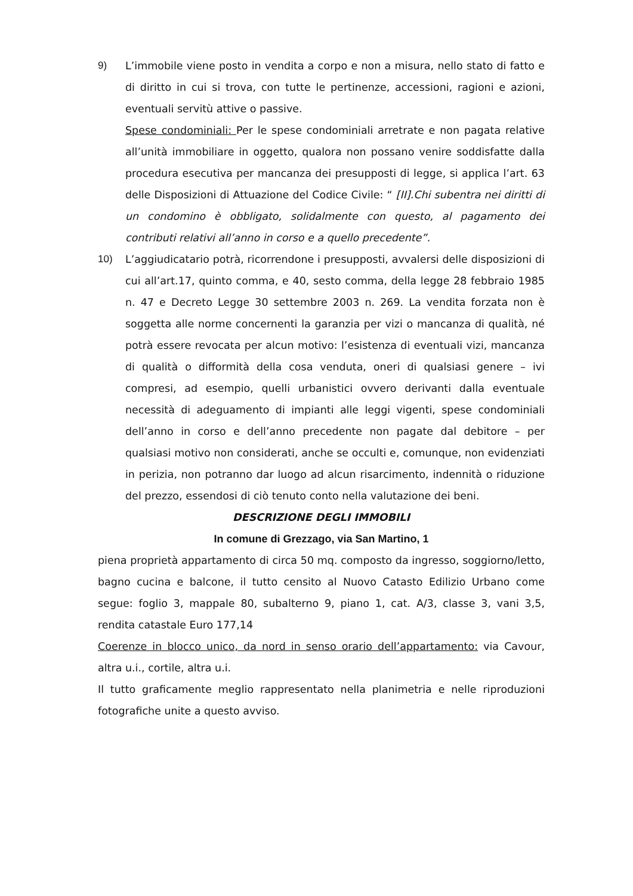9) L’immobile viene posto in vendita a corpo e non a misura, nello stato di fatto e di diritto in cui si trova, con tutte le pertinenze, accessioni, ragioni e azioni, eventuali servitù attive o passive.
Spese condominiali: Per le spese condominiali arretrate e non pagata relative all’unità immobiliare in oggetto, qualora non possano venire soddisfatte dalla procedura esecutiva per mancanza dei presupposti di legge, si applica l’art. 63 delle Disposizioni di Attuazione del Codice Civile: “ [II].Chi subentra nei diritti di un condomino è obbligato, solidalmente con questo, al pagamento dei contributi relativi all’anno in corso e a quello precedente”.
10) L’aggiudicatario potrà, ricorrendone i presupposti, avvalersi delle disposizioni di cui all’art.17, quinto comma, e 40, sesto comma, della legge 28 febbraio 1985 n. 47 e Decreto Legge 30 settembre 2003 n. 269. La vendita forzata non è soggetta alle norme concernenti la garanzia per vizi o mancanza di qualità, né potrà essere revocata per alcun motivo: l’esistenza di eventuali vizi, mancanza di qualità o difformità della cosa venduta, oneri di qualsiasi genere – ivi compresi, ad esempio, quelli urbanistici ovvero derivanti dalla eventuale necessità di adeguamento di impianti alle leggi vigenti, spese condominiali dell’anno in corso e dell’anno precedente non pagate dal debitore – per qualsiasi motivo non considerati, anche se occulti e, comunque, non evidenziati in perizia, non potranno dar luogo ad alcun risarcimento, indennità o riduzione del prezzo, essendosi di ciò tenuto conto nella valutazione dei beni.
DESCRIZIONE DEGLI IMMOBILI
In comune di Grezzago, via San Martino, 1
piena proprietà appartamento di circa 50 mq. composto da ingresso, soggiorno/letto, bagno cucina e balcone, il tutto censito al Nuovo Catasto Edilizio Urbano come segue: foglio 3, mappale 80, subalterno 9, piano 1, cat. A/3, classe 3, vani 3,5, rendita catastale Euro 177,14
Coerenze in blocco unico, da nord in senso orario dell’appartamento: via Cavour, altra u.i., cortile, altra u.i.
Il tutto graficamente meglio rappresentato nella planimetria e nelle riproduzioni fotografiche unite a questo avviso.